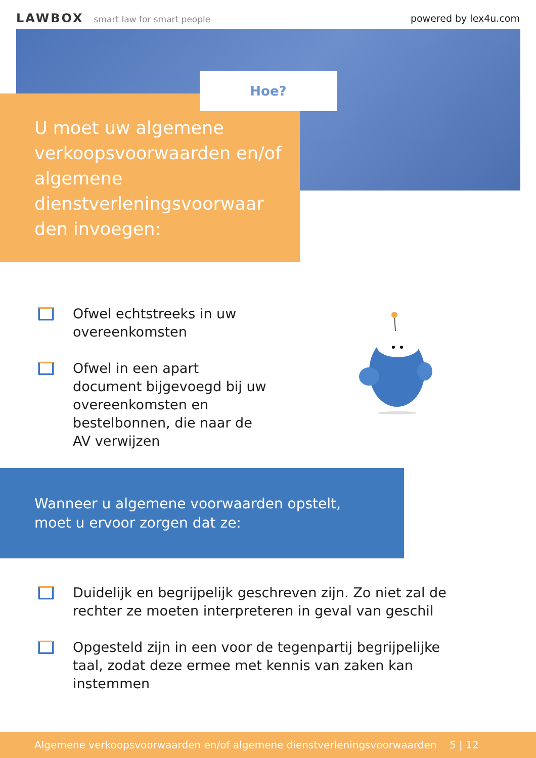LAWBOX smart law for smart people
powered by lex4u.com
Hoe?
U moet uw algemene verkoopsvoorwaarden en/of algemene dienstverleningsvoorwaar den invoegen:
Ofwel echtstreeks in uw overeenkomsten
Ofwel in een apart document bijgevoegd bij uw overeenkomsten en bestelbonnen, die naar de AV verwijzen
Wanneer u algemene voorwaarden opstelt, moet u ervoor zorgen dat ze:
Duidelijk en begrijpelijk geschreven zijn. Zo niet zal de rechter ze moeten interpreteren in geval van geschil
Opgesteld zijn in een voor de tegenpartij begrijpelijke taal, zodat deze ermee met kennis van zaken kan instemmen
Algemene verkoopsvoorwaarden en/of algemene dienstverleningsvoorwaarden 5 | 12